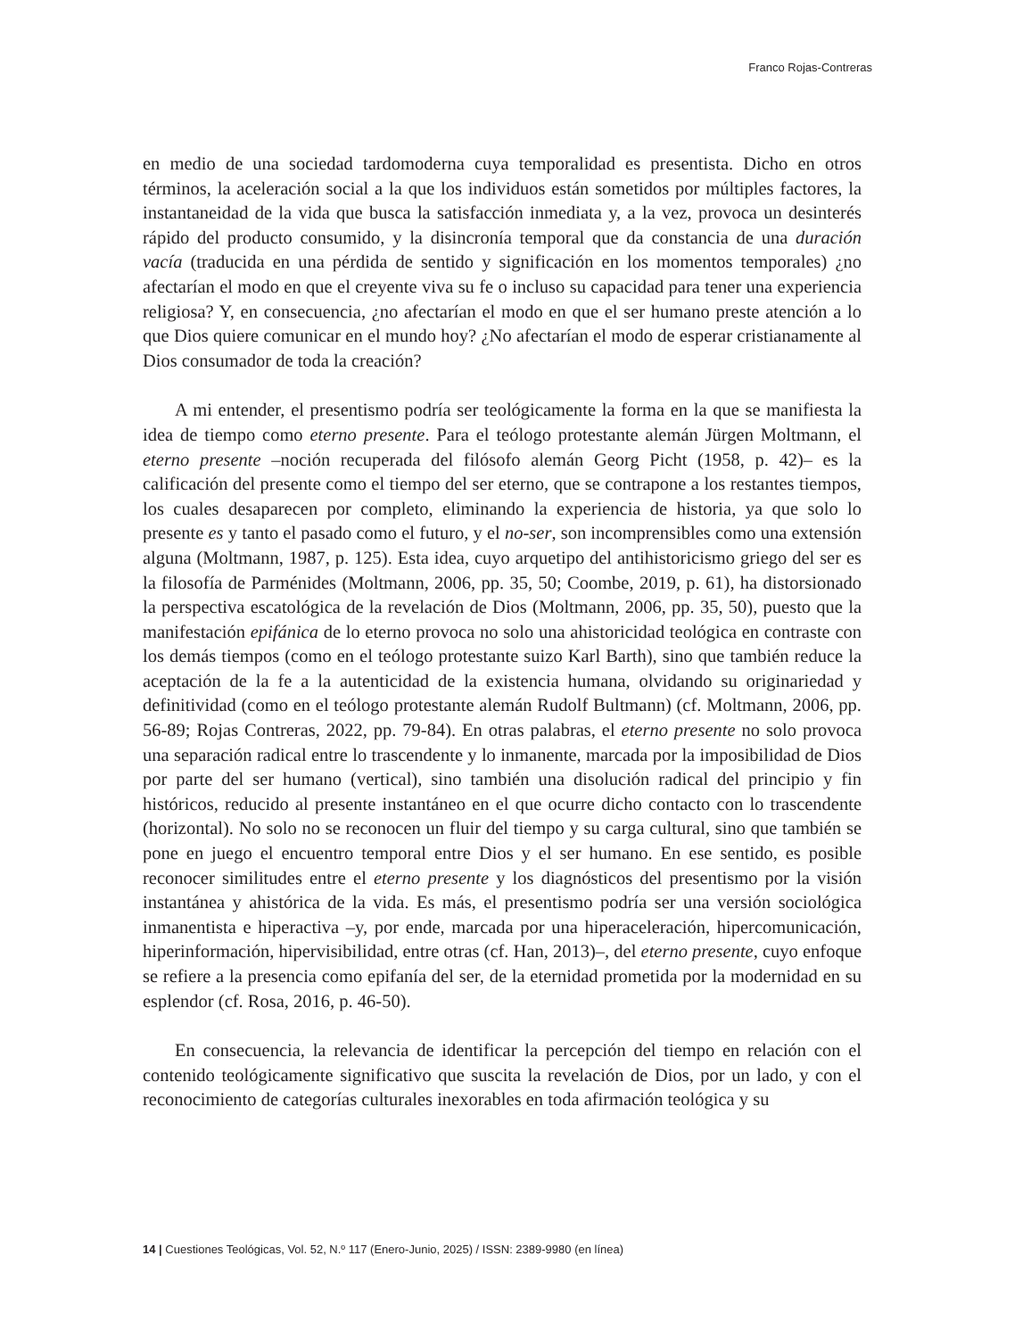Franco Rojas-Contreras
en medio de una sociedad tardomoderna cuya temporalidad es presentista. Dicho en otros términos, la aceleración social a la que los individuos están sometidos por múltiples factores, la instantaneidad de la vida que busca la satisfacción inmediata y, a la vez, provoca un desinterés rápido del producto consumido, y la disincronía temporal que da constancia de una duración vacía (traducida en una pérdida de sentido y significación en los momentos temporales) ¿no afectarían el modo en que el creyente viva su fe o incluso su capacidad para tener una experiencia religiosa? Y, en consecuencia, ¿no afectarían el modo en que el ser humano preste atención a lo que Dios quiere comunicar en el mundo hoy? ¿No afectarían el modo de esperar cristianamente al Dios consumador de toda la creación?
A mi entender, el presentismo podría ser teológicamente la forma en la que se manifiesta la idea de tiempo como eterno presente. Para el teólogo protestante alemán Jürgen Moltmann, el eterno presente –noción recuperada del filósofo alemán Georg Picht (1958, p. 42)– es la calificación del presente como el tiempo del ser eterno, que se contrapone a los restantes tiempos, los cuales desaparecen por completo, eliminando la experiencia de historia, ya que solo lo presente es y tanto el pasado como el futuro, y el no-ser, son incomprensibles como una extensión alguna (Moltmann, 1987, p. 125). Esta idea, cuyo arquetipo del antihistoricismo griego del ser es la filosofía de Parménides (Moltmann, 2006, pp. 35, 50; Coombe, 2019, p. 61), ha distorsionado la perspectiva escatológica de la revelación de Dios (Moltmann, 2006, pp. 35, 50), puesto que la manifestación epifánica de lo eterno provoca no solo una ahistoricidad teológica en contraste con los demás tiempos (como en el teólogo protestante suizo Karl Barth), sino que también reduce la aceptación de la fe a la autenticidad de la existencia humana, olvidando su originariedad y definitividad (como en el teólogo protestante alemán Rudolf Bultmann) (cf. Moltmann, 2006, pp. 56-89; Rojas Contreras, 2022, pp. 79-84). En otras palabras, el eterno presente no solo provoca una separación radical entre lo trascendente y lo inmanente, marcada por la imposibilidad de Dios por parte del ser humano (vertical), sino también una disolución radical del principio y fin históricos, reducido al presente instantáneo en el que ocurre dicho contacto con lo trascendente (horizontal). No solo no se reconocen un fluir del tiempo y su carga cultural, sino que también se pone en juego el encuentro temporal entre Dios y el ser humano. En ese sentido, es posible reconocer similitudes entre el eterno presente y los diagnósticos del presentismo por la visión instantánea y ahistórica de la vida. Es más, el presentismo podría ser una versión sociológica inmanentista e hiperactiva –y, por ende, marcada por una hiperaceleración, hipercomunicación, hiperinformación, hipervisibilidad, entre otras (cf. Han, 2013)–, del eterno presente, cuyo enfoque se refiere a la presencia como epifanía del ser, de la eternidad prometida por la modernidad en su esplendor (cf. Rosa, 2016, p. 46-50).
En consecuencia, la relevancia de identificar la percepción del tiempo en relación con el contenido teológicamente significativo que suscita la revelación de Dios, por un lado, y con el reconocimiento de categorías culturales inexorables en toda afirmación teológica y su
14 | Cuestiones Teológicas, Vol. 52, N.º 117 (Enero-Junio, 2025) / ISSN: 2389-9980 (en línea)